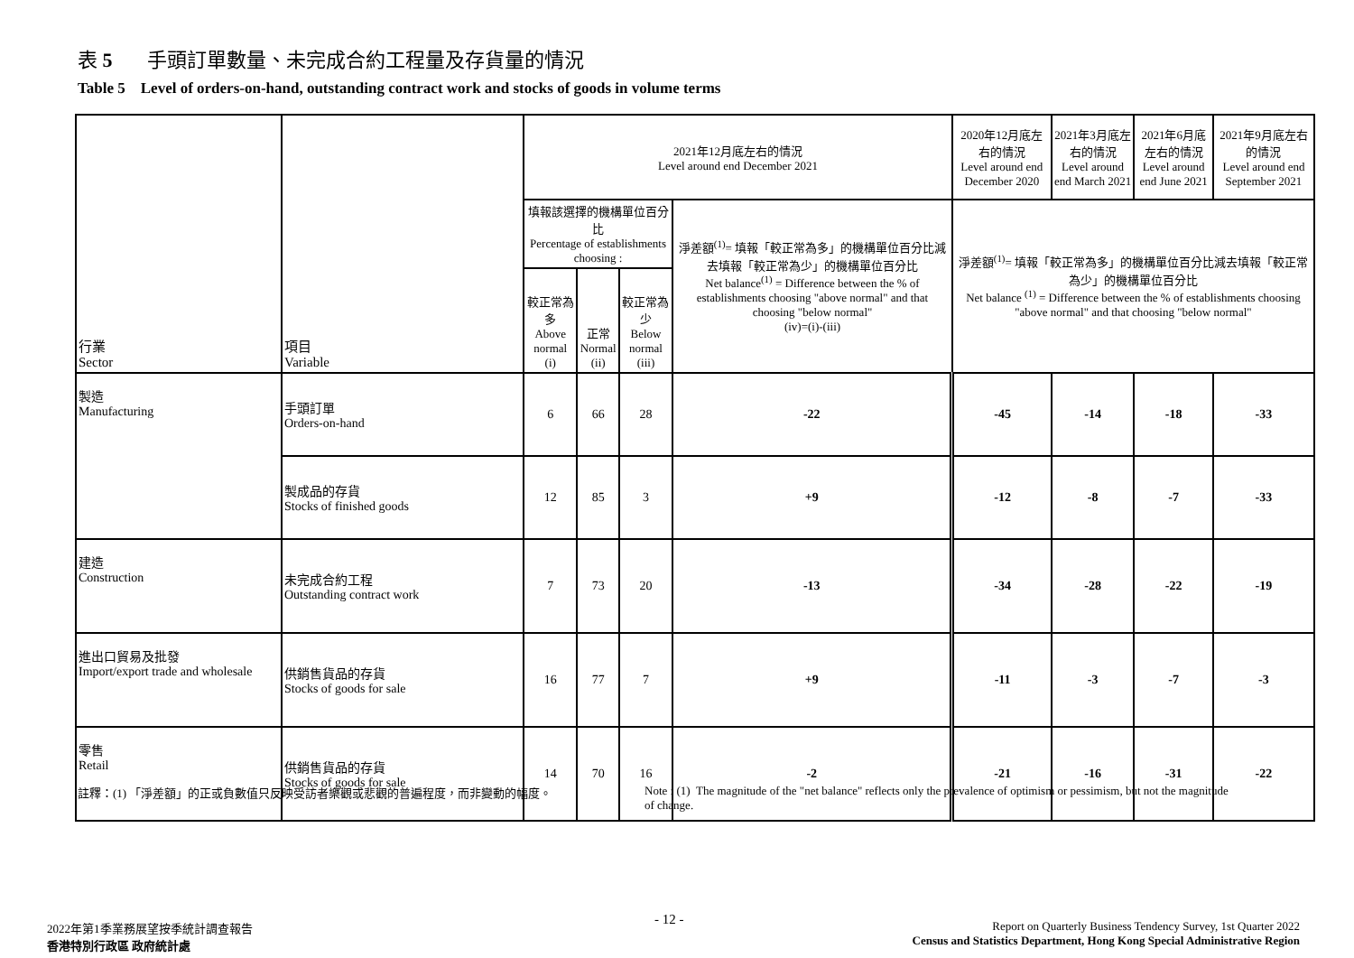表 5 手頭訂單數量、未完成合約工程量及存貨量的情況
Table 5 Level of orders-on-hand, outstanding contract work and stocks of goods in volume terms
| 行業 Sector | 項目 Variable | 2021年12月底左右的情況 Level around end December 2021 | | | | 2020年12月底左右的情況 Level around end December 2020 | 2021年3月底左右的情況 Level around end March 2021 | 2021年6月底左右的情況 Level around end June 2021 | 2021年9月底左右的情況 Level around end September 2021 |
| --- | --- | --- | --- | --- | --- | --- | --- | --- | --- |
| | | 填報該選擇的機構單位百分比 Percentage of establishments choosing : | | | 淨差額<sup>(1)</sup>= 填報「較正常為多」的機構單位百分比減去填報「較正常為少」的機構單位百分比 Net balance<sup>(1)</sup> = Difference between the % of establishments choosing "above normal" and that choosing "below normal" (iv)=(i)-(iii) | 淨差額<sup>(1)</sup>= 填報「較正常為多」的機構單位百分比減去填報「較正常為少」的機構單位百分比 Net balance <sup>(1)</sup> = Difference between the % of establishments choosing "above normal" and that choosing "below normal" | | | |
| | | 較正常為多 Above normal (i) | 正常 Normal (ii) | 較正常為少 Below normal (iii) | | | | | |
| 製造 Manufacturing | 手頭訂單 Orders-on-hand | 6 | 66 | 28 | -22 | -45 | -14 | -18 | -33 |
| | 製成品的存貨 Stocks of finished goods | 12 | 85 | 3 | +9 | -12 | -8 | -7 | -33 |
| 建造 Construction | 未完成合約工程 Outstanding contract work | 7 | 73 | 20 | -13 | -34 | -28 | -22 | -19 |
| 進出口貿易及批發 Import/export trade and wholesale | 供銷售貨品的存貨 Stocks of goods for sale | 16 | 77 | 7 | +9 | -11 | -3 | -7 | -3 |
| 零售 Retail | 供銷售貨品的存貨 Stocks of goods for sale | 14 | 70 | 16 | -2 | -21 | -16 | -31 | -22 |
註釋：(1) 「淨差額」的正或負數值只反映受訪者樂觀或悲觀的普遍程度，而非變動的幅度。
Note : (1) The magnitude of the "net balance" reflects only the prevalence of optimism or pessimism, but not the magnitude of change.
2022年第1季業務展望按季統計調查報告
香港特別行政區 政府統計處
- 12 -
Report on Quarterly Business Tendency Survey, 1st Quarter 2022
Census and Statistics Department, Hong Kong Special Administrative Region